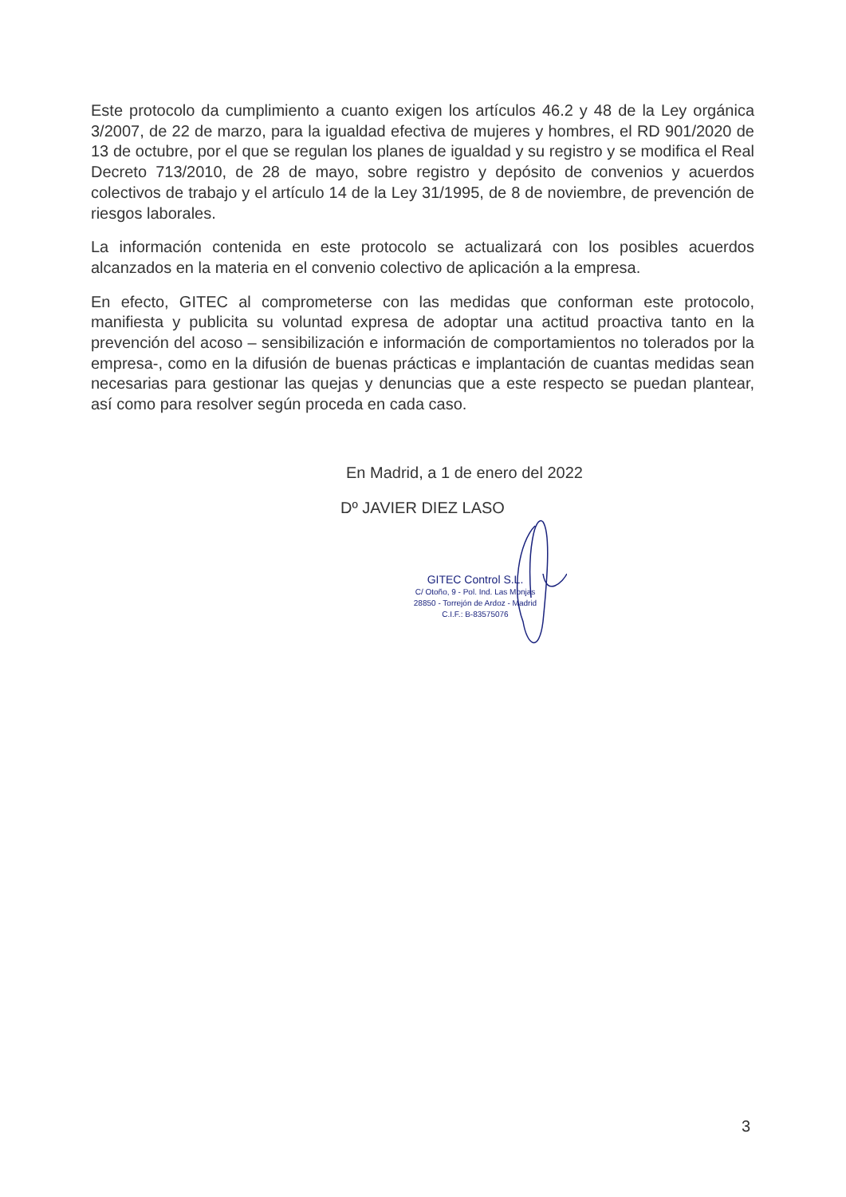Este protocolo da cumplimiento a cuanto exigen los artículos 46.2 y 48 de la Ley orgánica 3/2007, de 22 de marzo, para la igualdad efectiva de mujeres y hombres, el RD 901/2020 de 13 de octubre, por el que se regulan los planes de igualdad y su registro y se modifica el Real Decreto 713/2010, de 28 de mayo, sobre registro y depósito de convenios y acuerdos colectivos de trabajo y el artículo 14 de la Ley 31/1995, de 8 de noviembre, de prevención de riesgos laborales.
La información contenida en este protocolo se actualizará con los posibles acuerdos alcanzados en la materia en el convenio colectivo de aplicación a la empresa.
En efecto, GITEC al comprometerse con las medidas que conforman este protocolo, manifiesta y publicita su voluntad expresa de adoptar una actitud proactiva tanto en la prevención del acoso – sensibilización e información de comportamientos no tolerados por la empresa-, como en la difusión de buenas prácticas e implantación de cuantas medidas sean necesarias para gestionar las quejas y denuncias que a este respecto se puedan plantear, así como para resolver según proceda en cada caso.
En Madrid, a 1 de enero del 2022
Dº JAVIER DIEZ LASO
GITEC Control S.L.
C/ Otoño, 9 - Pol. Ind. Las Monjas
28850 - Torrejón de Ardoz - Madrid
C.I.F.: B-83575076
3